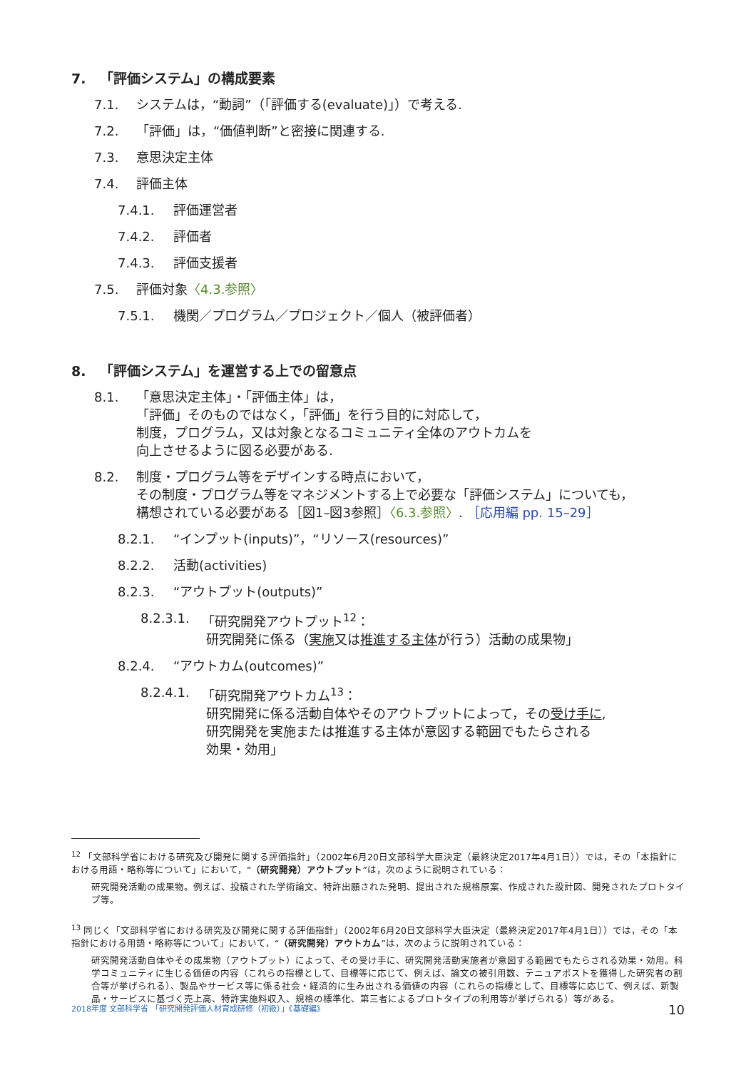7. 「評価システム」の構成要素
7.1. システムは，“動詞”（「評価する(evaluate)」）で考える.
7.2. 「評価」は，“価値判断”と密接に関連する.
7.3. 意思決定主体
7.4. 評価主体
7.4.1. 評価運営者
7.4.2. 評価者
7.4.3. 評価支援者
7.5. 評価対象〈4.3.参照〉
7.5.1. 機関／プログラム／プロジェクト／個人（被評価者）
8. 「評価システム」を運営する上での留意点
8.1. 「意思決定主体」・「評価主体」は，
「評価」そのものではなく，「評価」を行う目的に対応して，
制度，プログラム，又は対象となるコミュニティ全体のアウトカムを
向上させるように図る必要がある.
8.2. 制度・プログラム等をデザインする時点において，
その制度・プログラム等をマネジメントする上で必要な「評価システム」についても，
構想されている必要がある［図1–図3参照］〈6.3.参照〉. ［応用編 pp. 15–29］
8.2.1. “インプット(inputs)”，“リソース(resources)”
8.2.2. 活動(activities)
8.2.3. “アウトプット(outputs)”
8.2.3.1. 「研究開発アウトプット<sup>12</sup>：
研究開発に係る（実施又は推進する主体が行う）活動の成果物」
8.2.4. “アウトカム(outcomes)”
8.2.4.1. 「研究開発アウトカム<sup>13</sup>：
研究開発に係る活動自体やそのアウトプットによって，その受け手に,
研究開発を実施または推進する主体が意図する範囲でもたらされる
効果・効用」
<sup>12</sup> 「文部科学省における研究及び開発に関する評価指針」（2002年6月20日文部科学大臣決定（最終決定2017年4月1日））では，その「本指針における用語・略称等について」において，“（研究開発）アウトプット”は，次のように説明されている：
研究開発活動の成果物。例えば、投稿された学術論文、特許出願された発明、提出された規格原案、作成された設計図、開発されたプロトタイプ等。
<sup>13</sup> 同じく「文部科学省における研究及び開発に関する評価指針」（2002年6月20日文部科学大臣決定（最終決定2017年4月1日））では，その「本指針における用語・略称等について」において，“（研究開発）アウトカム”は，次のように説明されている：
研究開発活動自体やその成果物（アウトプット）によって、その受け手に、研究開発活動実施者が意図する範囲でもたらされる効果・効用。科学コミュニティに生じる価値の内容（これらの指標として、目標等に応じて、例えば、論文の被引用数、テニュアポストを獲得した研究者の割合等が挙げられる）、製品やサービス等に係る社会・経済的に生み出される価値の内容（これらの指標として、目標等に応じて、例えば、新製品・サービスに基づく売上高、特許実施料収入、規格の標準化、第三者によるプロトタイプの利用等が挙げられる）等がある。
2018年度 文部科学省 「研究開発評価人材育成研修（初級）」《基礎編》 10